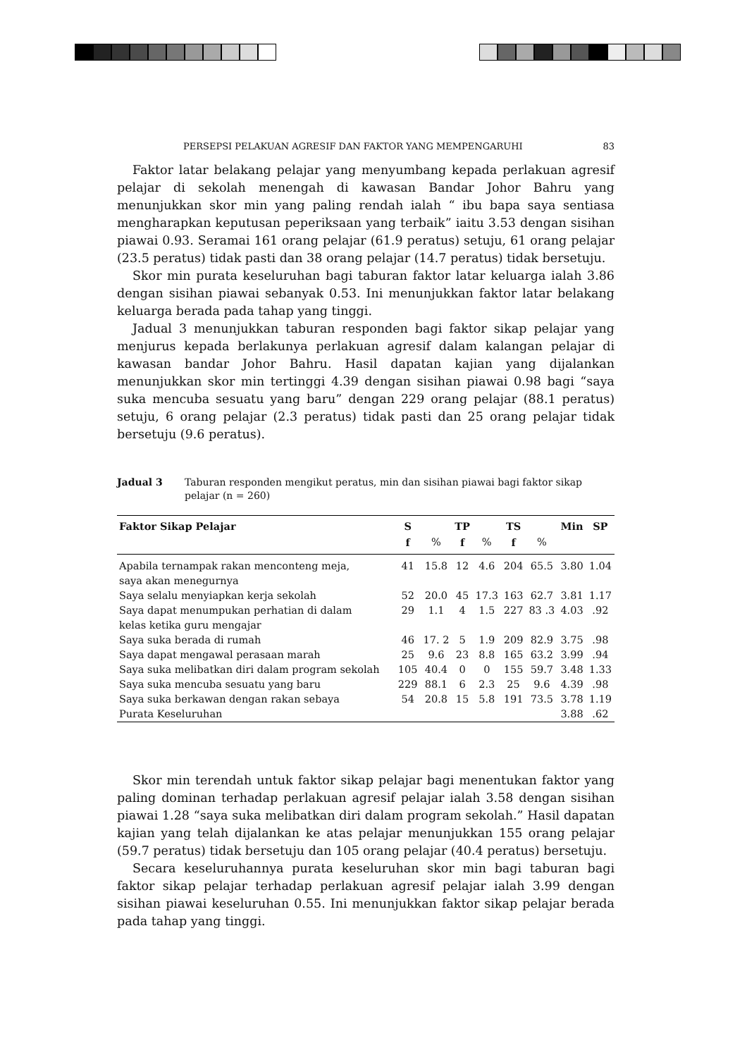PERSEPSI PELAKUAN AGRESIF DAN FAKTOR YANG MEMPENGARUHI 83
Faktor latar belakang pelajar yang menyumbang kepada perlakuan agresif pelajar di sekolah menengah di kawasan Bandar Johor Bahru yang menunjukkan skor min yang paling rendah ialah “ ibu bapa saya sentiasa mengharapkan keputusan peperiksaan yang terbaik” iaitu 3.53 dengan sisihan piawai 0.93. Seramai 161 orang pelajar (61.9 peratus) setuju, 61 orang pelajar (23.5 peratus) tidak pasti dan 38 orang pelajar (14.7 peratus) tidak bersetuju.
Skor min purata keseluruhan bagi taburan faktor latar keluarga ialah 3.86 dengan sisihan piawai sebanyak 0.53. Ini menunjukkan faktor latar belakang keluarga berada pada tahap yang tinggi.
Jadual 3 menunjukkan taburan responden bagi faktor sikap pelajar yang menjurus kepada berlakunya perlakuan agresif dalam kalangan pelajar di kawasan bandar Johor Bahru. Hasil dapatan kajian yang dijalankan menunjukkan skor min tertinggi 4.39 dengan sisihan piawai 0.98 bagi “saya suka mencuba sesuatu yang baru” dengan 229 orang pelajar (88.1 peratus) setuju, 6 orang pelajar (2.3 peratus) tidak pasti dan 25 orang pelajar tidak bersetuju (9.6 peratus).
Jadual 3 Taburan responden mengikut peratus, min dan sisihan piawai bagi faktor sikap pelajar (n = 260)
| Faktor Sikap Pelajar | S | | TP | | TS | | Min | SP |
| --- | --- | --- | --- | --- | --- | --- | --- | --- |
| | f | % | f | % | f | % | | |
| Apabila ternampak rakan menconteng meja, saya akan menegurnya | 41 | 15.8 | 12 | 4.6 | 204 | 65.5 | 3.80 | 1.04 |
| Saya selalu menyiapkan kerja sekolah | 52 | 20.0 | 45 | 17.3 | 163 | 62.7 | 3.81 | 1.17 |
| Saya dapat menumpukan perhatian di dalam kelas ketika guru mengajar | 29 | 1.1 | 4 | 1.5 | 227 | 83 .3 | 4.03 | .92 |
| Saya suka berada di rumah | 46 | 17. 2 | 5 | 1.9 | 209 | 82.9 | 3.75 | .98 |
| Saya dapat mengawal perasaan marah | 25 | 9.6 | 23 | 8.8 | 165 | 63.2 | 3.99 | .94 |
| Saya suka melibatkan diri dalam program sekolah | 105 | 40.4 | 0 | 0 | 155 | 59.7 | 3.48 | 1.33 |
| Saya suka mencuba sesuatu yang baru | 229 | 88.1 | 6 | 2.3 | 25 | 9.6 | 4.39 | .98 |
| Saya suka berkawan dengan rakan sebaya | 54 | 20.8 | 15 | 5.8 | 191 | 73.5 | 3.78 | 1.19 |
| Purata Keseluruhan | | | | | | | 3.88 | .62 |
Skor min terendah untuk faktor sikap pelajar bagi menentukan faktor yang paling dominan terhadap perlakuan agresif pelajar ialah 3.58 dengan sisihan piawai 1.28 “saya suka melibatkan diri dalam program sekolah.” Hasil dapatan kajian yang telah dijalankan ke atas pelajar menunjukkan 155 orang pelajar (59.7 peratus) tidak bersetuju dan 105 orang pelajar (40.4 peratus) bersetuju.
Secara keseluruhannya purata keseluruhan skor min bagi taburan bagi faktor sikap pelajar terhadap perlakuan agresif pelajar ialah 3.99 dengan sisihan piawai keseluruhan 0.55. Ini menunjukkan faktor sikap pelajar berada pada tahap yang tinggi.